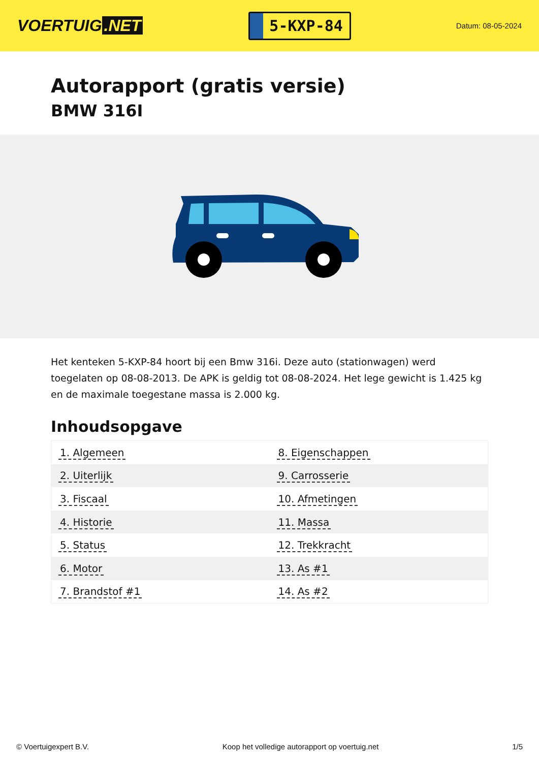VOERTUIG.NET
5-KXP-84
Datum: 08-05-2024
Autorapport (gratis versie)
BMW 316I
Het kenteken 5-KXP-84 hoort bij een Bmw 316i. Deze auto (stationwagen) werd toegelaten op 08-08-2013. De APK is geldig tot 08-08-2024. Het lege gewicht is 1.425 kg en de maximale toegestane massa is 2.000 kg.
Inhoudsopgave
| 1. Algemeen | 8. Eigenschappen |
| 2. Uiterlijk | 9. Carrosserie |
| 3. Fiscaal | 10. Afmetingen |
| 4. Historie | 11. Massa |
| 5. Status | 12. Trekkracht |
| 6. Motor | 13. As #1 |
| 7. Brandstof #1 | 14. As #2 |
© Voertuigexpert B.V. Koop het volledige autorapport op voertuig.net 1/5